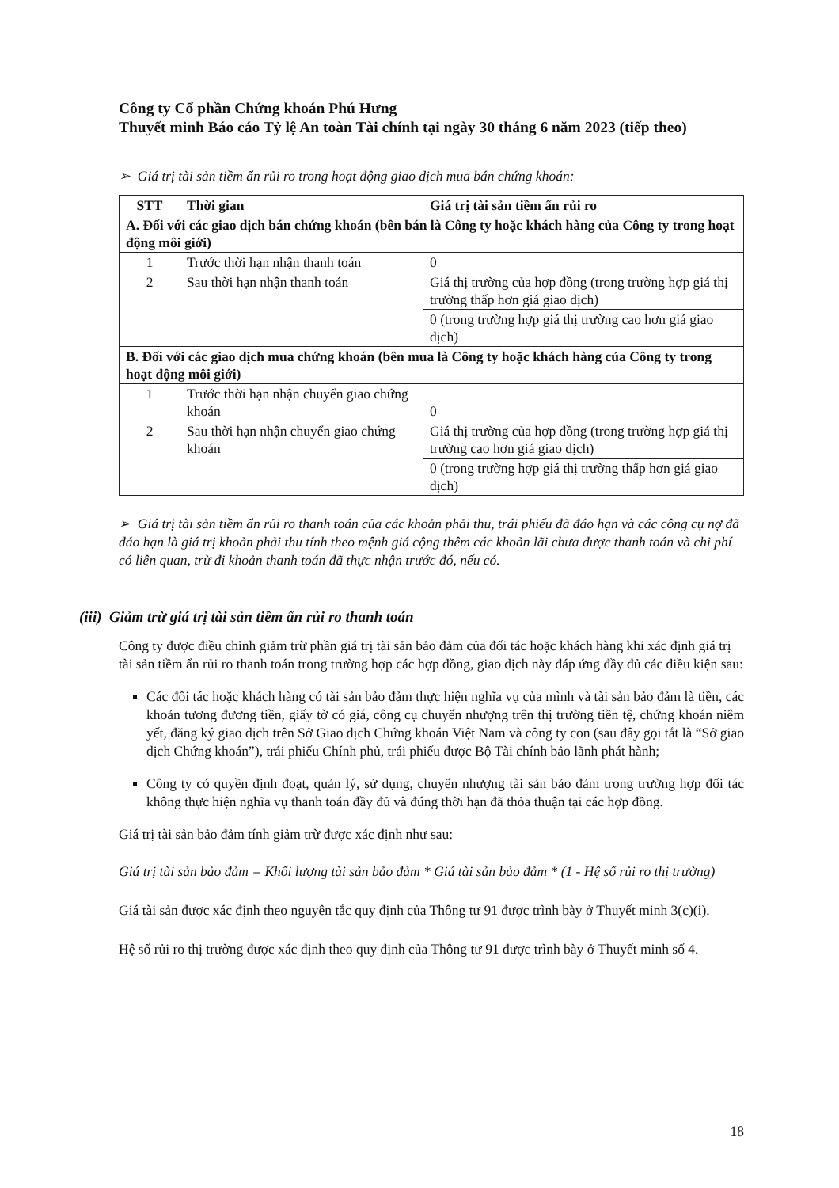Công ty Cổ phần Chứng khoán Phú Hưng
Thuyết minh Báo cáo Tỷ lệ An toàn Tài chính tại ngày 30 tháng 6 năm 2023 (tiếp theo)
➢ Giá trị tài sản tiềm ẩn rủi ro trong hoạt động giao dịch mua bán chứng khoán:
| STT | Thời gian | Giá trị tài sản tiềm ẩn rủi ro |
| --- | --- | --- |
| A. Đối với các giao dịch bán chứng khoán (bên bán là Công ty hoặc khách hàng của Công ty trong hoạt động môi giới) | | |
| 1 | Trước thời hạn nhận thanh toán | 0 |
| 2 | Sau thời hạn nhận thanh toán | Giá thị trường của hợp đồng (trong trường hợp giá thị trường thấp hơn giá giao dịch) |
| | | 0 (trong trường hợp giá thị trường cao hơn giá giao dịch) |
| B. Đối với các giao dịch mua chứng khoán (bên mua là Công ty hoặc khách hàng của Công ty trong hoạt động môi giới) | | |
| 1 | Trước thời hạn nhận chuyển giao chứng khoán | 0 |
| 2 | Sau thời hạn nhận chuyển giao chứng khoán | Giá thị trường của hợp đồng (trong trường hợp giá thị trường cao hơn giá giao dịch) |
| | | 0 (trong trường hợp giá thị trường thấp hơn giá giao dịch) |
➢ Giá trị tài sản tiềm ẩn rủi ro thanh toán của các khoản phải thu, trái phiếu đã đáo hạn và các công cụ nợ đã đáo hạn là giá trị khoản phải thu tính theo mệnh giá cộng thêm các khoản lãi chưa được thanh toán và chi phí có liên quan, trừ đi khoản thanh toán đã thực nhận trước đó, nếu có.
(iii) Giảm trừ giá trị tài sản tiềm ẩn rủi ro thanh toán
Công ty được điều chỉnh giảm trừ phần giá trị tài sản bảo đảm của đối tác hoặc khách hàng khi xác định giá trị tài sản tiềm ẩn rủi ro thanh toán trong trường hợp các hợp đồng, giao dịch này đáp ứng đầy đủ các điều kiện sau:
Các đối tác hoặc khách hàng có tài sản bảo đảm thực hiện nghĩa vụ của mình và tài sản bảo đảm là tiền, các khoản tương đương tiền, giấy tờ có giá, công cụ chuyển nhượng trên thị trường tiền tệ, chứng khoán niêm yết, đăng ký giao dịch trên Sở Giao dịch Chứng khoán Việt Nam và công ty con (sau đây gọi tắt là “Sở giao dịch Chứng khoán”), trái phiếu Chính phủ, trái phiếu được Bộ Tài chính bảo lãnh phát hành;
Công ty có quyền định đoạt, quản lý, sử dụng, chuyển nhượng tài sản bảo đảm trong trường hợp đối tác không thực hiện nghĩa vụ thanh toán đầy đủ và đúng thời hạn đã thỏa thuận tại các hợp đồng.
Giá trị tài sản bảo đảm tính giảm trừ được xác định như sau:
Giá trị tài sản bảo đảm = Khối lượng tài sản bảo đảm * Giá tài sản bảo đảm * (1 - Hệ số rủi ro thị trường)
Giá tài sản được xác định theo nguyên tắc quy định của Thông tư 91 được trình bày ở Thuyết minh 3(c)(i).
Hệ số rủi ro thị trường được xác định theo quy định của Thông tư 91 được trình bày ở Thuyết minh số 4.
18